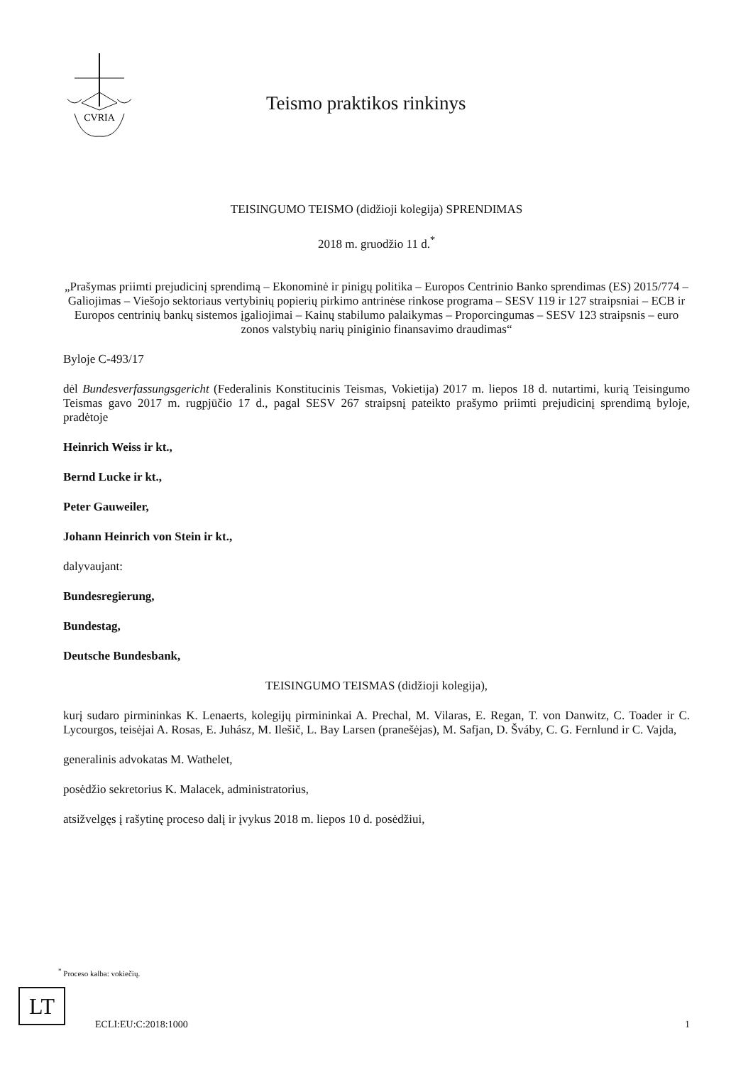CVRIA
Teismo praktikos rinkinys
TEISINGUMO TEISMO (didžioji kolegija) SPRENDIMAS
2018 m. gruodžio 11 d.<sup>*</sup>
„Prašymas priimti prejudicinį sprendimą – Ekonominė ir pinigų politika – Europos Centrinio Banko sprendimas (ES) 2015/774 – Galiojimas – Viešojo sektoriaus vertybinių popierių pirkimo antrinėse rinkose programa – SESV 119 ir 127 straipsniai – ECB ir Europos centrinių bankų sistemos įgaliojimai – Kainų stabilumo palaikymas – Proporcingumas – SESV 123 straipsnis – euro zonos valstybių narių piniginio finansavimo draudimas“
Byloje C-493/17
dėl Bundesverfassungsgericht (Federalinis Konstitucinis Teismas, Vokietija) 2017 m. liepos 18 d. nutartimi, kurią Teisingumo Teismas gavo 2017 m. rugpjūčio 17 d., pagal SESV 267 straipsnį pateikto prašymo priimti prejudicinį sprendimą byloje, pradėtoje
Heinrich Weiss ir kt.,
Bernd Lucke ir kt.,
Peter Gauweiler,
Johann Heinrich von Stein ir kt.,
dalyvaujant:
Bundesregierung,
Bundestag,
Deutsche Bundesbank,
TEISINGUMO TEISMAS (didžioji kolegija),
kurį sudaro pirmininkas K. Lenaerts, kolegijų pirmininkai A. Prechal, M. Vilaras, E. Regan, T. von Danwitz, C. Toader ir C. Lycourgos, teisėjai A. Rosas, E. Juhász, M. Ilešič, L. Bay Larsen (pranešėjas), M. Safjan, D. Šváby, C. G. Fernlund ir C. Vajda,
generalinis advokatas M. Wathelet,
posėdžio sekretorius K. Malacek, administratorius,
atsižvelgęs į rašytinę proceso dalį ir įvykus 2018 m. liepos 10 d. posėdžiui,
<sup>*</sup> Proceso kalba: vokiečių.
LT
ECLI:EU:C:2018:1000 1